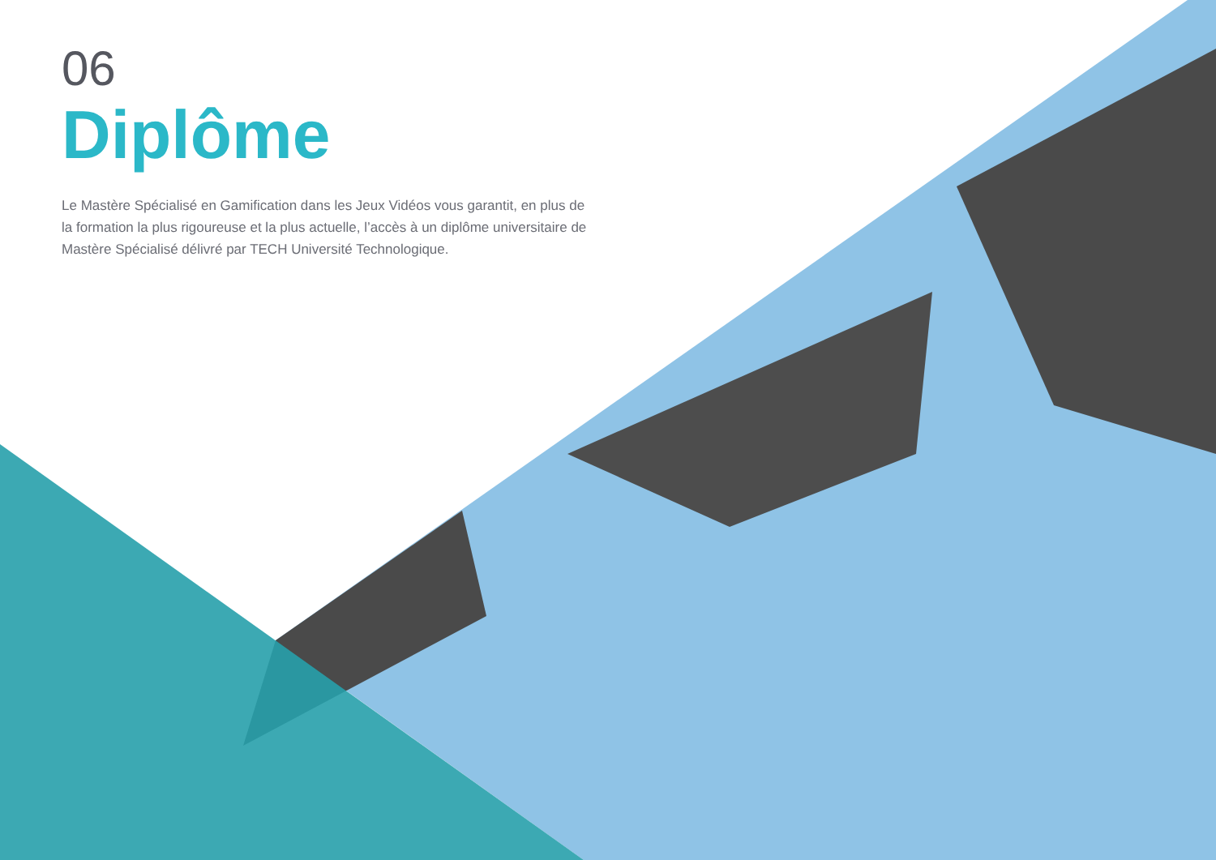06
Diplôme
Le Mastère Spécialisé en Gamification dans les Jeux Vidéos vous garantit, en plus de la formation la plus rigoureuse et la plus actuelle, l’accès à un diplôme universitaire de Mastère Spécialisé délivré par TECH Université Technologique.